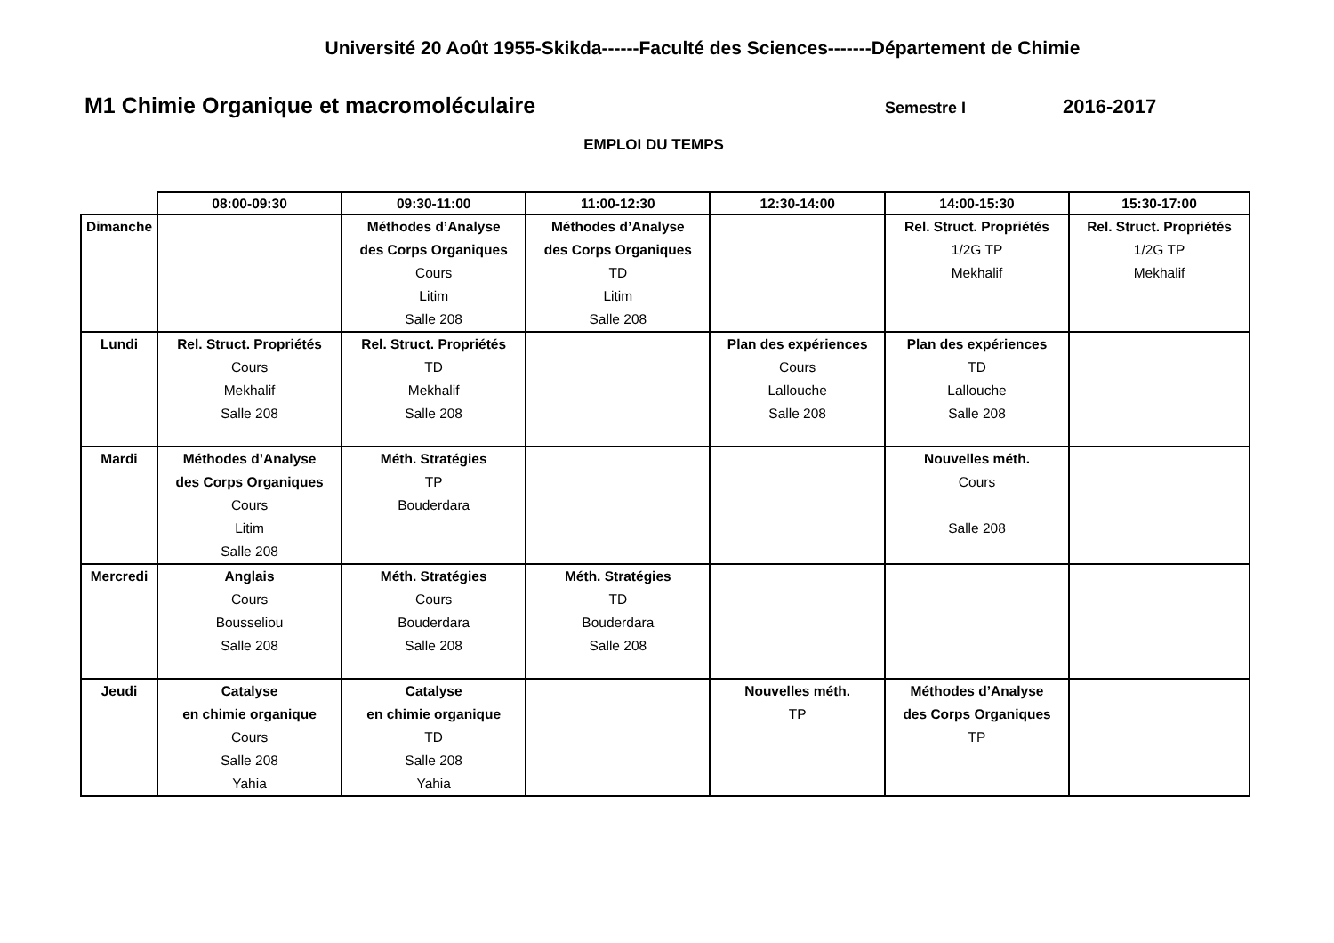Université 20 Août 1955-Skikda------Faculté des Sciences-------Département de Chimie
M1 Chimie Organique et macromoléculaire Semestre I 2016-2017
EMPLOI DU TEMPS
| | 08:00-09:30 | 09:30-11:00 | 11:00-12:30 | 12:30-14:00 | 14:00-15:30 | 15:30-17:00 |
| --- | --- | --- | --- | --- | --- | --- |
| Dimanche | | Méthodes d’Analyse des Corps Organiques Cours Litim Salle 208 | Méthodes d’Analyse des Corps Organiques TD Litim Salle 208 | | Rel. Struct. Propriétés 1/2G TP Mekhalif | Rel. Struct. Propriétés 1/2G TP Mekhalif |
| Lundi | Rel. Struct. Propriétés Cours Mekhalif Salle 208 | Rel. Struct. Propriétés TD Mekhalif Salle 208 | | Plan des expériences Cours Lallouche Salle 208 | Plan des expériences TD Lallouche Salle 208 | |
| Mardi | Méthodes d’Analyse des Corps Organiques Cours Litim Salle 208 | Méth. Stratégies TP Bouderdara | | | Nouvelles méth. Cours Salle 208 | |
| Mercredi | Anglais Cours Bousseliou Salle 208 | Méth. Stratégies Cours Bouderdara Salle 208 | Méth. Stratégies TD Bouderdara Salle 208 | | | |
| Jeudi | Catalyse en chimie organique Cours Salle 208 Yahia | Catalyse en chimie organique TD Salle 208 Yahia | | Nouvelles méth. TP | Méthodes d’Analyse des Corps Organiques TP | |